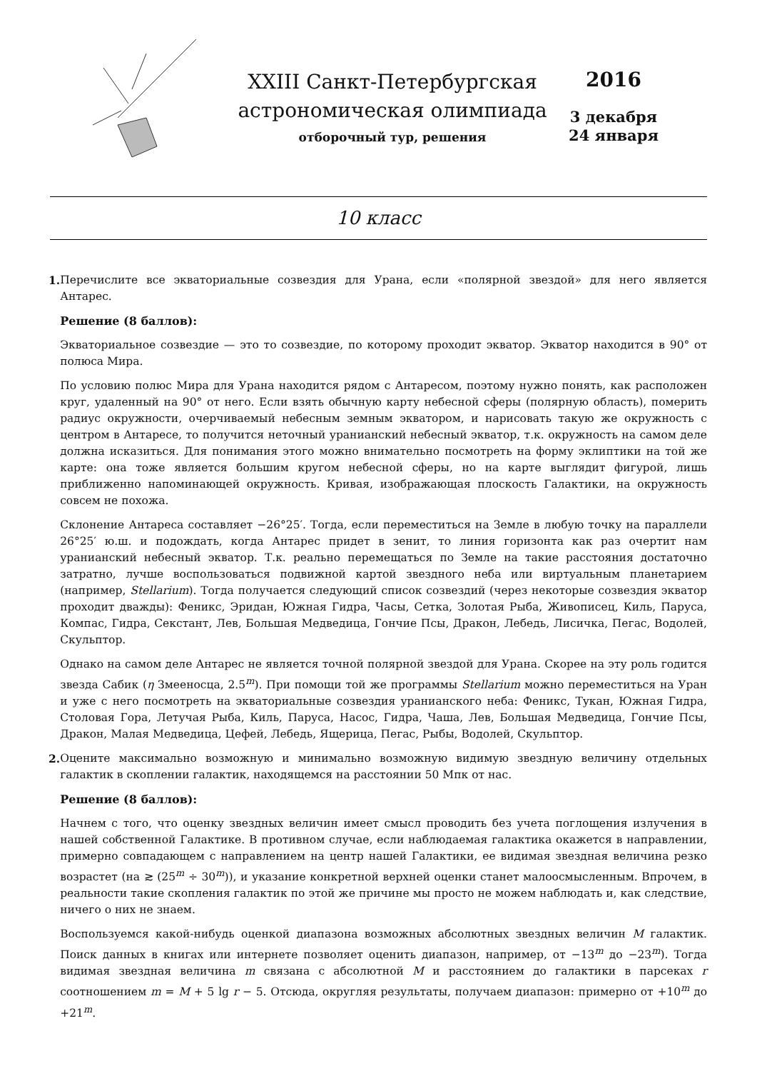XXIII Санкт-Петербургская
астрономическая олимпиада
отборочный тур, решения
2016
3 декабря
24 января
10 класс
1. Перечислите все экваториальные созвездия для Урана, если «полярной звездой» для него является Антарес.
Решение (8 баллов):
Экваториальное созвездие — это то созвездие, по которому проходит экватор. Экватор находится в 90° от полюса Мира.
По условию полюс Мира для Урана находится рядом с Антаресом, поэтому нужно понять, как расположен круг, удаленный на 90° от него. Если взять обычную карту небесной сферы (полярную область), померить радиус окружности, очерчиваемый небесным земным экватором, и нарисовать такую же окружность с центром в Антаресе, то получится неточный уранианский небесный экватор, т.к. окружность на самом деле должна исказиться. Для понимания этого можно внимательно посмотреть на форму эклиптики на той же карте: она тоже является большим кругом небесной сферы, но на карте выглядит фигурой, лишь приближенно напоминающей окружность. Кривая, изображающая плоскость Галактики, на окружность совсем не похожа.
Склонение Антареса составляет −26°25′. Тогда, если переместиться на Земле в любую точку на параллели 26°25′ ю.ш. и подождать, когда Антарес придет в зенит, то линия горизонта как раз очертит нам уранианский небесный экватор. Т.к. реально перемещаться по Земле на такие расстояния достаточно затратно, лучше воспользоваться подвижной картой звездного неба или виртуальным планетарием (например, Stellarium). Тогда получается следующий список созвездий (через некоторые созвездия экватор проходит дважды): Феникс, Эридан, Южная Гидра, Часы, Сетка, Золотая Рыба, Живописец, Киль, Паруса, Компас, Гидра, Секстант, Лев, Большая Медведица, Гончие Псы, Дракон, Лебедь, Лисичка, Пегас, Водолей, Скульптор.
Однако на самом деле Антарес не является точной полярной звездой для Урана. Скорее на эту роль годится звезда Сабик (η Змееносца, 2.5<sup>m</sup>). При помощи той же программы Stellarium можно переместиться на Уран и уже с него посмотреть на экваториальные созвездия уранианского неба: Феникс, Тукан, Южная Гидра, Столовая Гора, Летучая Рыба, Киль, Паруса, Насос, Гидра, Чаша, Лев, Большая Медведица, Гончие Псы, Дракон, Малая Медведица, Цефей, Лебедь, Ящерица, Пегас, Рыбы, Водолей, Скульптор.
2. Оцените максимально возможную и минимально возможную видимую звездную величину отдельных галактик в скоплении галактик, находящемся на расстоянии 50 Мпк от нас.
Решение (8 баллов):
Начнем с того, что оценку звездных величин имеет смысл проводить без учета поглощения излучения в нашей собственной Галактике. В противном случае, если наблюдаемая галактика окажется в направлении, примерно совпадающем с направлением на центр нашей Галактики, ее видимая звездная величина резко возрастет (на ≳ (25<sup>m</sup> ÷ 30<sup>m</sup>)), и указание конкретной верхней оценки станет малоосмысленным. Впрочем, в реальности такие скопления галактик по этой же причине мы просто не можем наблюдать и, как следствие, ничего о них не знаем.
Воспользуемся какой-нибудь оценкой диапазона возможных абсолютных звездных величин M галактик. Поиск данных в книгах или интернете позволяет оценить диапазон, например, от −13<sup>m</sup> до −23<sup>m</sup>). Тогда видимая звездная величина m связана с абсолютной M и расстоянием до галактики в парсеках r соотношением m = M + 5 lg r − 5. Отсюда, округляя результаты, получаем диапазон: примерно от +10<sup>m</sup> до +21<sup>m</sup>.